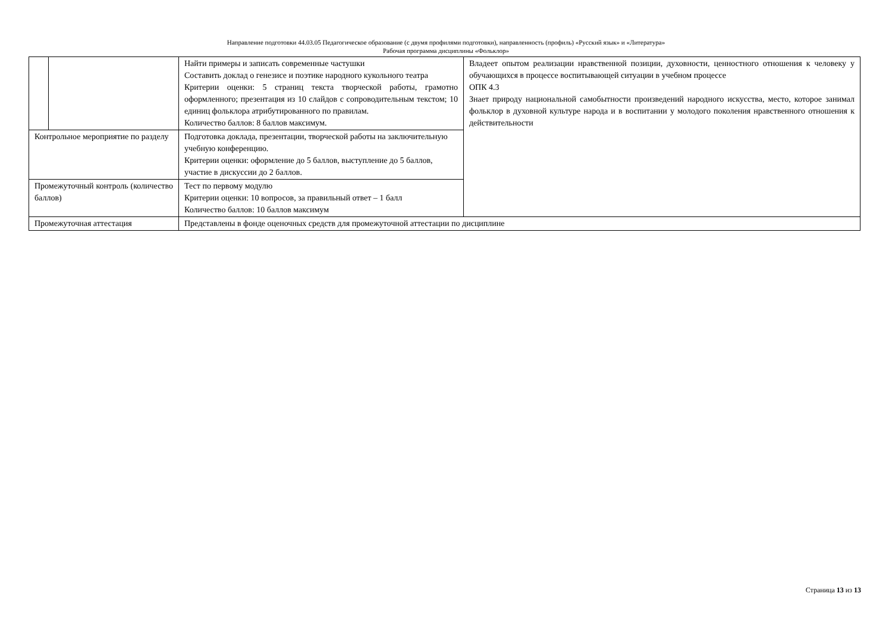Направление подготовки 44.03.05 Педагогическое образование (с двумя профилями подготовки), направленность (профиль) «Русский язык» и «Литература»
Рабочая программа дисциплины «Фольклор»
| | | Найти примеры и записать современные частушки Составить доклад о генезисе и поэтике народного кукольного театра Критерии оценки: 5 страниц текста творческой работы, грамотно оформленного; презентация из 10 слайдов с сопроводительным текстом; 10 единиц фольклора атрибутированного по правилам. Количество баллов: 8 баллов максимум. | Владеет опытом реализации нравственной позиции, духовности, ценностного отношения к человеку у обучающихся в процессе воспитывающей ситуации в учебном процессе ОПК 4.3 Знает природу национальной самобытности произведений народного искусства, место, которое занимал фольклор в духовной культуре народа и в воспитании у молодого поколения нравственного отношения к действительности |
| Контрольное мероприятие по разделу | | Подготовка доклада, презентации, творческой работы на заключительную учебную конференцию. Критерии оценки: оформление до 5 баллов, выступление до 5 баллов, участие в дискуссии до 2 баллов. | |
| Промежуточный контроль (количество баллов) | | Тест по первому модулю Критерии оценки: 10 вопросов, за правильный ответ – 1 балл Количество баллов: 10 баллов максимум | |
| Промежуточная аттестация | | Представлены в фонде оценочных средств для промежуточной аттестации по дисциплине | |
Страница 13 из 13